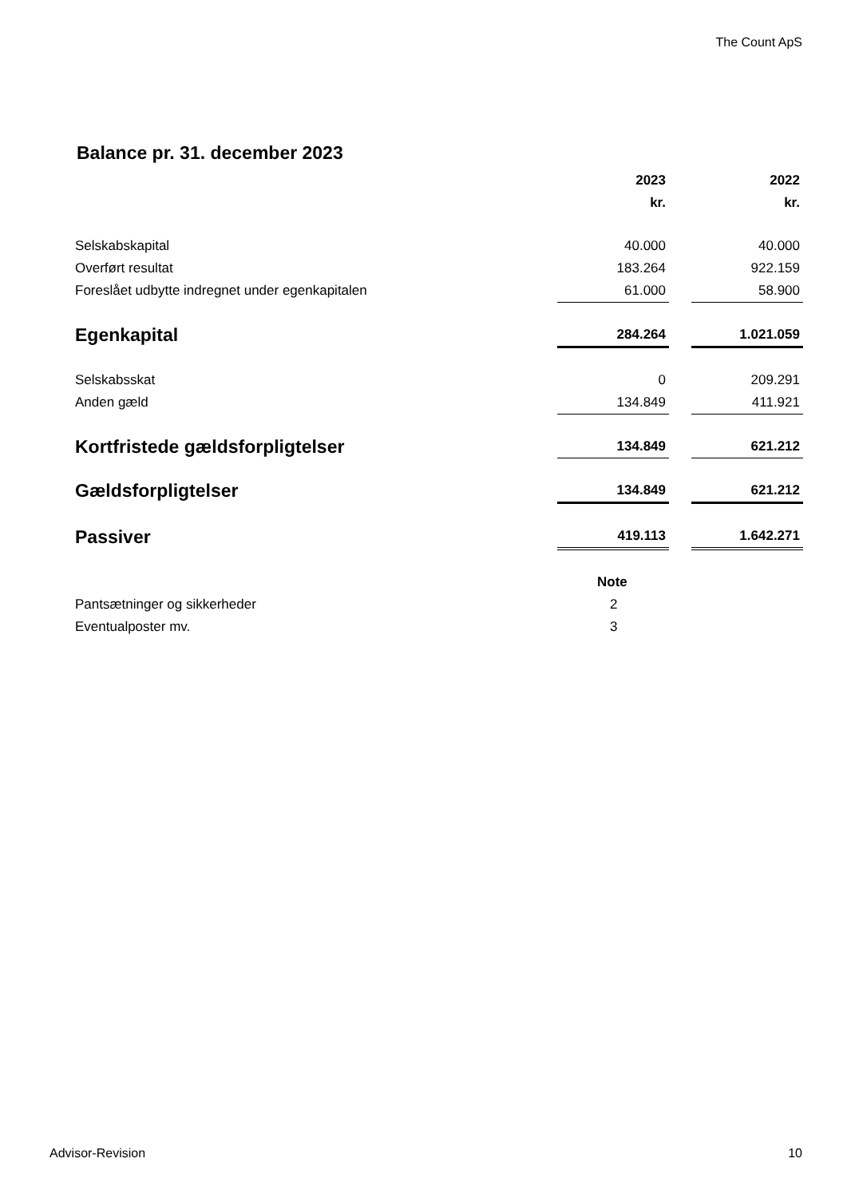The Count ApS
Balance pr. 31. december 2023
| | 2023 | | 2022 |
| --- | --- | --- | --- |
| | kr. | | kr. |
| Selskabskapital | 40.000 | | 40.000 |
| Overført resultat | 183.264 | | 922.159 |
| Foreslået udbytte indregnet under egenkapitalen | 61.000 | | 58.900 |
| Egenkapital | 284.264 | | 1.021.059 |
| Selskabsskat | 0 | | 209.291 |
| Anden gæld | 134.849 | | 411.921 |
| Kortfristede gældsforpligtelser | 134.849 | | 621.212 |
| Gældsforpligtelser | 134.849 | | 621.212 |
| Passiver | 419.113 | | 1.642.271 |
| | Note | | |
| Pantsætninger og sikkerheder | 2 | | |
| Eventualposter mv. | 3 | | |
Advisor-Revision 10